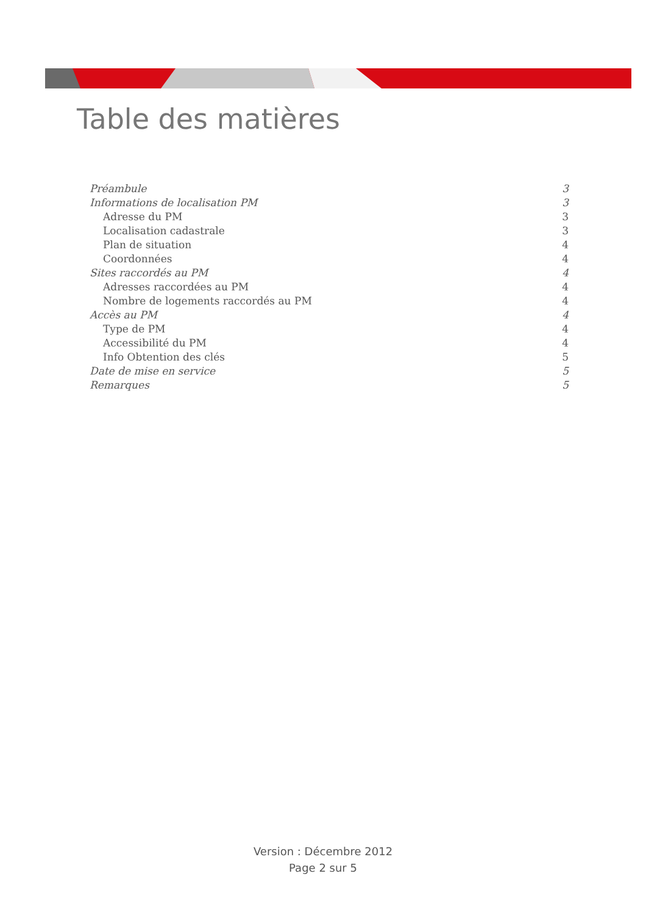Table des matières
Préambule 3
Informations de localisation PM 3
Adresse du PM 3
Localisation cadastrale 3
Plan de situation 4
Coordonnées 4
Sites raccordés au PM 4
Adresses raccordées au PM 4
Nombre de logements raccordés au PM 4
Accès au PM 4
Type de PM 4
Accessibilité du PM 4
Info Obtention des clés 5
Date de mise en service 5
Remarques 5
Version : Décembre 2012
Page 2 sur 5